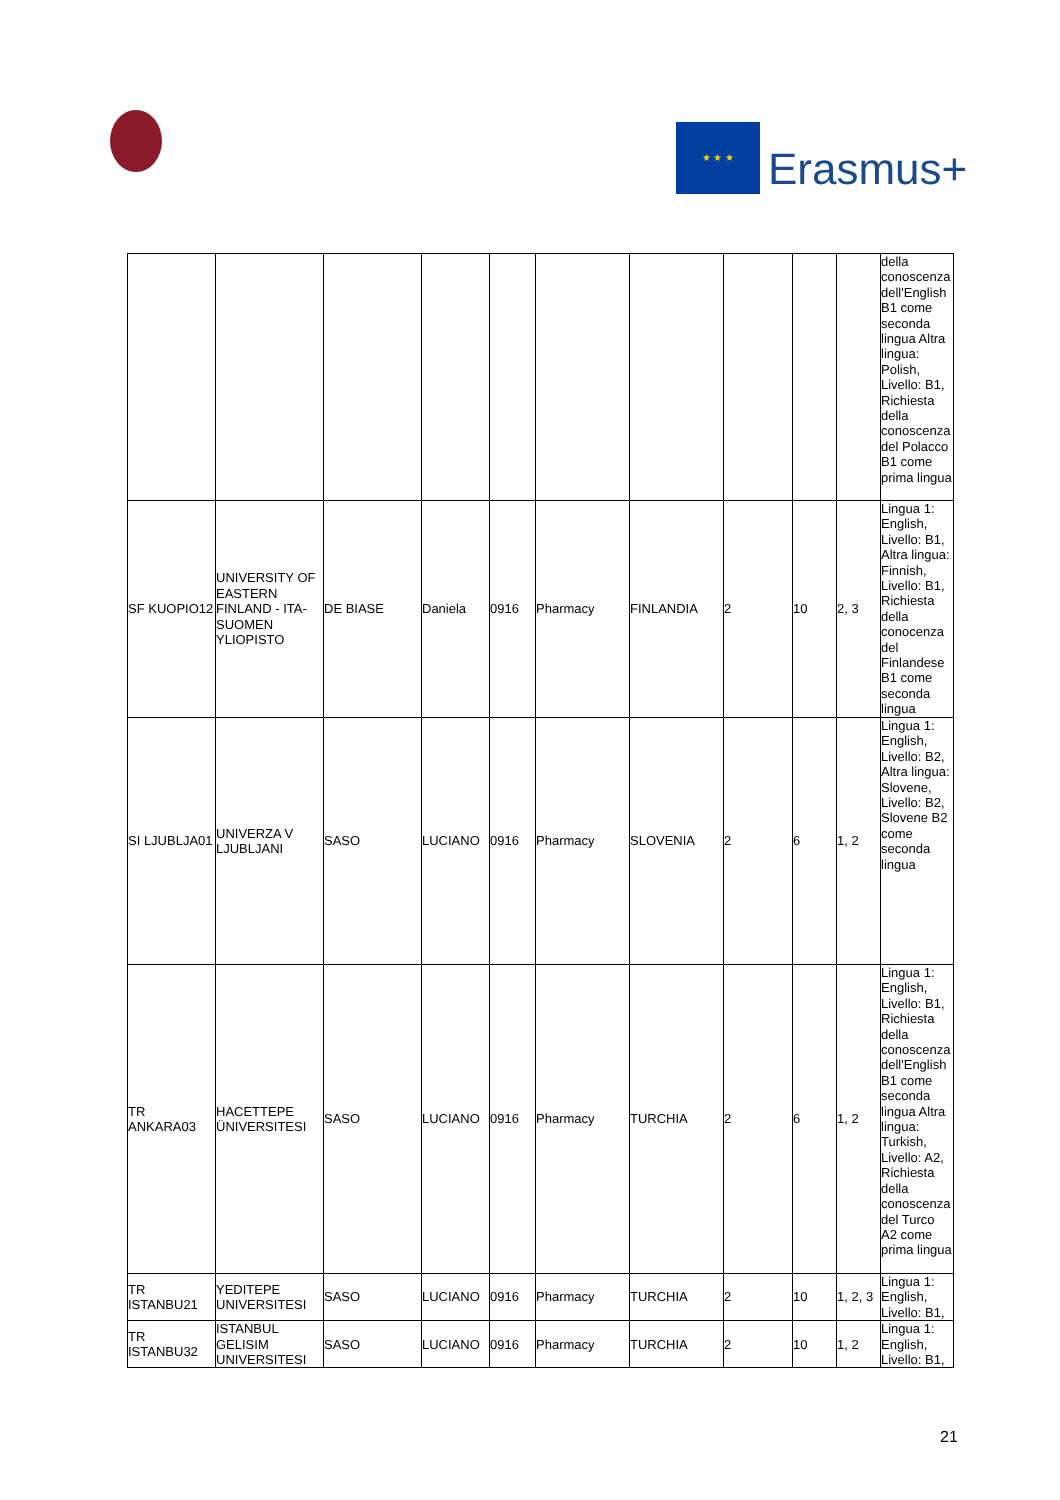★ ★ ★
Erasmus+
| | | | | | | | | | | della conoscenza dell'English B1 come seconda lingua Altra lingua: Polish, Livello: B1, Richiesta della conoscenza del Polacco B1 come prima lingua |
| SF KUOPIO12 | UNIVERSITY OF EASTERN FINLAND - ITA-SUOMEN YLIOPISTO | DE BIASE | Daniela | 0916 | Pharmacy | FINLANDIA | 2 | 10 | 2, 3 | Lingua 1: English, Livello: B1, Altra lingua: Finnish, Livello: B1, Richiesta della conocenza del Finlandese B1 come seconda lingua |
| SI LJUBLJA01 | UNIVERZA V LJUBLJANI | SASO | LUCIANO | 0916 | Pharmacy | SLOVENIA | 2 | 6 | 1, 2 | Lingua 1: English, Livello: B2, Altra lingua: Slovene, Livello: B2, Slovene B2 come seconda lingua |
| TR ANKARA03 | HACETTEPE ÜNIVERSITESI | SASO | LUCIANO | 0916 | Pharmacy | TURCHIA | 2 | 6 | 1, 2 | Lingua 1: English, Livello: B1, Richiesta della conoscenza dell'English B1 come seconda lingua Altra lingua: Turkish, Livello: A2, Richiesta della conoscenza del Turco A2 come prima lingua |
| TR ISTANBU21 | YEDITEPE UNIVERSITESI | SASO | LUCIANO | 0916 | Pharmacy | TURCHIA | 2 | 10 | 1, 2, 3 | Lingua 1: English, Livello: B1, |
| TR ISTANBU32 | ISTANBUL GELISIM UNIVERSITESI | SASO | LUCIANO | 0916 | Pharmacy | TURCHIA | 2 | 10 | 1, 2 | Lingua 1: English, Livello: B1, |
21